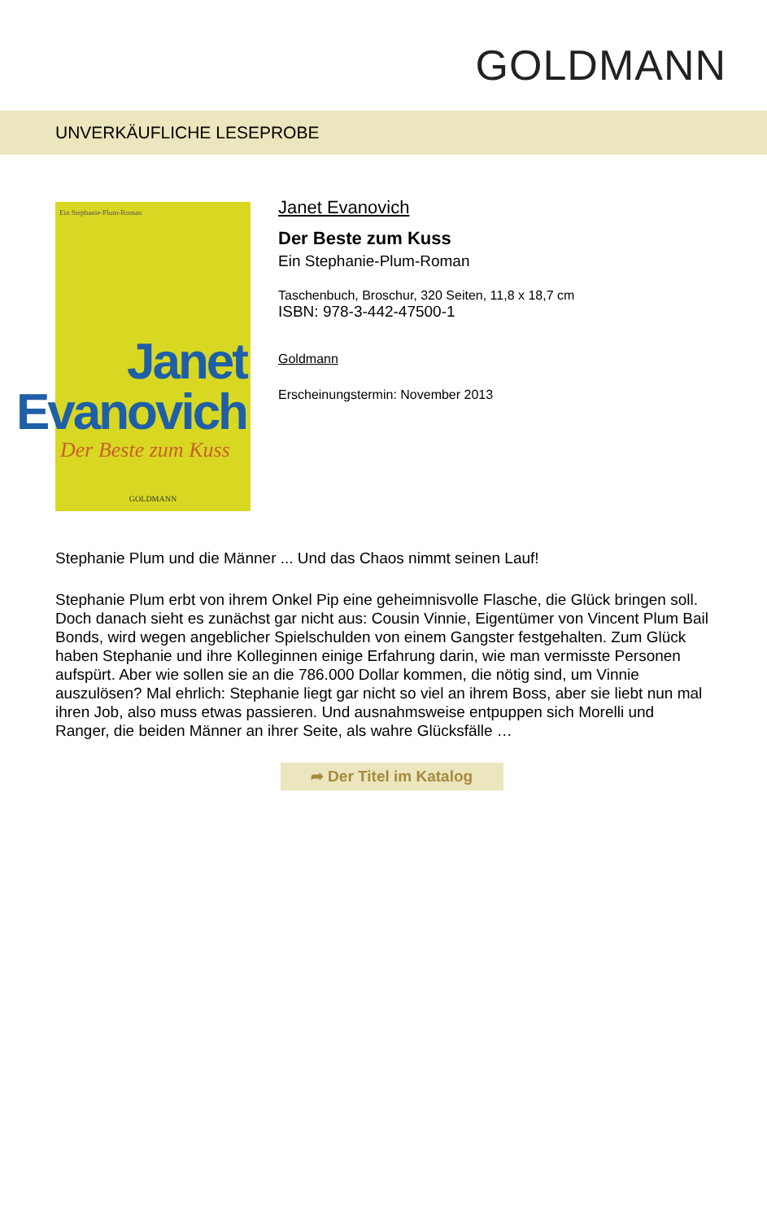GOLDMANN
UNVERKÄUFLICHE LESEPROBE
Ein Stephanie-Plum-Roman
Janet
Evanovich
Der Beste zum Kuss
GOLDMANN
Janet Evanovich
Der Beste zum Kuss
Ein Stephanie-Plum-Roman
Taschenbuch, Broschur, 320 Seiten, 11,8 x 18,7 cm
ISBN: 978-3-442-47500-1
Goldmann
Erscheinungstermin: November 2013
Stephanie Plum und die Männer ... Und das Chaos nimmt seinen Lauf!
Stephanie Plum erbt von ihrem Onkel Pip eine geheimnisvolle Flasche, die Glück bringen soll. Doch danach sieht es zunächst gar nicht aus: Cousin Vinnie, Eigentümer von Vincent Plum Bail Bonds, wird wegen angeblicher Spielschulden von einem Gangster festgehalten. Zum Glück haben Stephanie und ihre Kolleginnen einige Erfahrung darin, wie man vermisste Personen aufspürt. Aber wie sollen sie an die 786.000 Dollar kommen, die nötig sind, um Vinnie auszulösen? Mal ehrlich: Stephanie liegt gar nicht so viel an ihrem Boss, aber sie liebt nun mal ihren Job, also muss etwas passieren. Und ausnahmsweise entpuppen sich Morelli und Ranger, die beiden Männer an ihrer Seite, als wahre Glücksfälle …
➦ Der Titel im Katalog